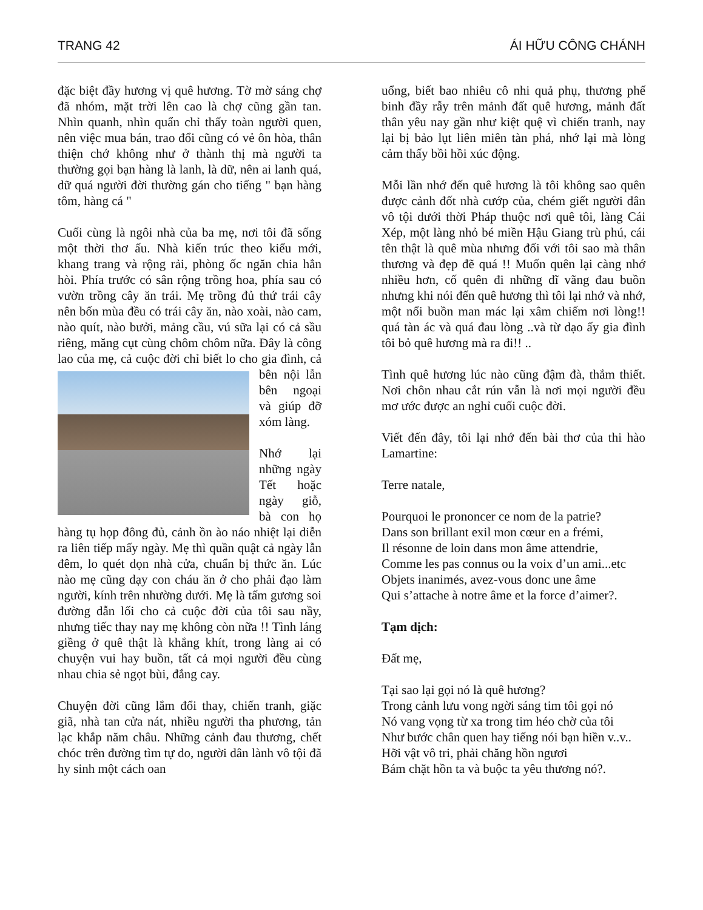TRANG 42 ÁI HỮU CÔNG CHÁNH
đặc biệt đầy hương vị quê hương. Tờ mờ sáng chợ đã nhóm, mặt trời lên cao là chợ cũng gần tan. Nhìn quanh, nhìn quẩn chỉ thấy toàn người quen, nên việc mua bán, trao đổi cũng có vẻ ôn hòa, thân thiện chớ không như ở thành thị mà người ta thường gọi bạn hàng là lanh, là dữ, nên ai lanh quá, dữ quá người đời thường gán cho tiếng " bạn hàng tôm, hàng cá "
Cuối cùng là ngôi nhà của ba mẹ, nơi tôi đã sống một thời thơ ấu. Nhà kiến trúc theo kiểu mới, khang trang và rộng rải, phòng ốc ngăn chia hẳn hòi. Phía trước có sân rộng trồng hoa, phía sau có vườn trồng cây ăn trái. Mẹ trồng đủ thứ trái cây nên bốn mùa đều có trái cây ăn, nào xoài, nào cam, nào quít, nào bưởi, mảng cầu, vú sữa lại có cả sầu riêng, măng cụt cùng chôm chôm nữa. Đây là công lao của mẹ, cả cuộc đời chỉ biết lo cho gia đình, cả bên nội lẫn bên ngoại và giúp đỡ xóm làng.
Nhớ lại những ngày Tết hoặc ngày giỗ, bà con họ hàng tụ họp đông đủ, cảnh ồn ào náo nhiệt lại diễn ra liên tiếp mấy ngày. Mẹ thì quần quật cả ngày lẫn đêm, lo quét dọn nhà cửa, chuẩn bị thức ăn. Lúc nào mẹ cũng dạy con cháu ăn ở cho phải đạo làm người, kính trên nhường dưới. Mẹ là tấm gương soi đường dẫn lối cho cả cuộc đời của tôi sau nầy, nhưng tiếc thay nay mẹ không còn nữa !! Tình láng giềng ở quê thật là khắng khít, trong làng ai có chuyện vui hay buồn, tất cả mọi người đều cùng nhau chia sẻ ngọt bùi, đắng cay.
Chuyện đời cũng lắm đổi thay, chiến tranh, giặc giã, nhà tan cửa nát, nhiều người tha phương, tản lạc khắp năm châu. Những cảnh đau thương, chết chóc trên đường tìm tự do, người dân lành vô tội đã hy sinh một cách oan
uổng, biết bao nhiêu cô nhi quả phụ, thương phế binh đầy rẫy trên mảnh đất quê hương, mảnh đất thân yêu nay gần như kiệt quệ vì chiến tranh, nay lại bị bảo lụt liên miên tàn phá, nhớ lại mà lòng cảm thấy bồi hồi xúc động.
Mỗi lần nhớ đến quê hương là tôi không sao quên được cảnh đốt nhà cướp của, chém giết người dân vô tội dưới thời Pháp thuộc nơi quê tôi, làng Cái Xép, một làng nhỏ bé miền Hậu Giang trù phú, cái tên thật là quê mùa nhưng đối với tôi sao mà thân thương và đẹp đẽ quá !! Muốn quên lại càng nhớ nhiều hơn, cố quên đi những dĩ vãng đau buồn nhưng khi nói đến quê hương thì tôi lại nhớ và nhớ, một nổi buồn man mác lại xâm chiếm nơi lòng!! quá tàn ác và quá đau lòng ..và từ dạo ấy gia đình tôi bỏ quê hương mà ra đi!! ..
Tình quê hương lúc nào cũng đậm đà, thắm thiết. Nơi chôn nhau cắt rún vẫn là nơi mọi người đều mơ ước được an nghỉ cuối cuộc đời.
Viết đến đây, tôi lại nhớ đến bài thơ của thi hào Lamartine:
Terre natale,
Pourquoi le prononcer ce nom de la patrie?
Dans son brillant exil mon cœur en a frémi,
Il résonne de loin dans mon âme attendrie,
Comme les pas connus ou la voix d’un ami...etc
Objets inanimés, avez-vous donc une âme
Qui s’attache à notre âme et la force d’aimer?.
Tạm dịch:
Đất mẹ,
Tại sao lại gọi nó là quê hương?
Trong cảnh lưu vong ngời sáng tim tôi gọi nó
Nó vang vọng từ xa trong tim héo chờ của tôi
Như bước chân quen hay tiếng nói bạn hiền v..v..
Hỡi vật vô tri, phải chăng hồn ngươi
Bám chặt hồn ta và buộc ta yêu thương nó?.